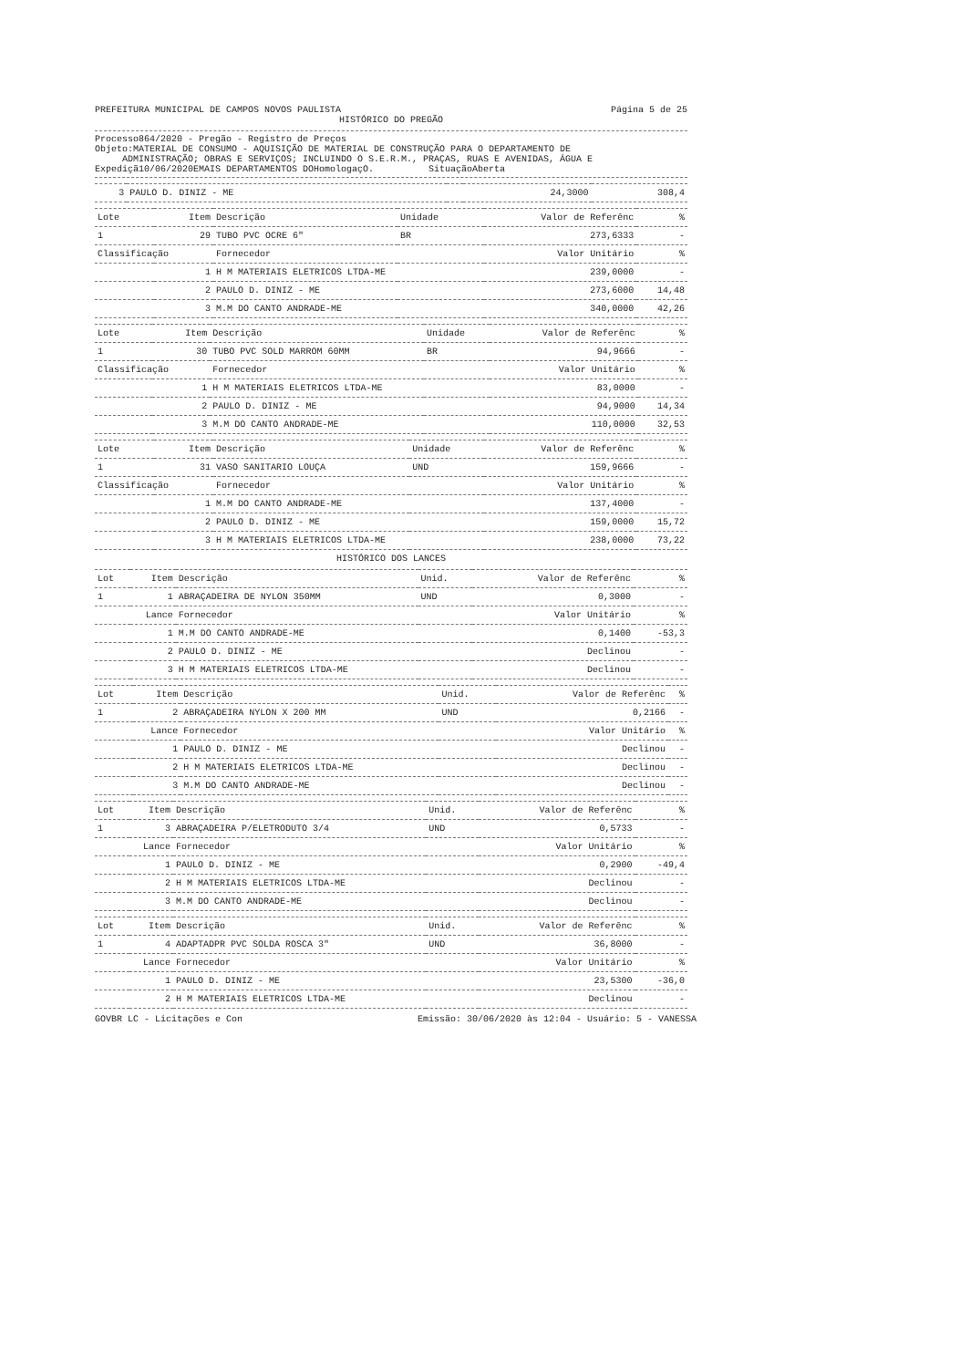PREFEITURA MUNICIPAL DE CAMPOS NOVOS PAULISTA Página 5 de 25
HISTÓRICO DO PREGÃO
Processo864/2020 - Pregão - Registro de Preços
Objeto:MATERIAL DE CONSUMO - AQUISIÇÃO DE MATERIAL DE CONSTRUÇÃO PARA O DEPARTAMENTO DE
ADMINISTRAÇÃO; OBRAS E SERVIÇOS; INCLUINDO O S.E.R.M., PRAÇAS, RUAS E AVENIDAS, ÁGUA E
Expediçã10/06/2020EMAIS DEPARTAMENTOS DOHomologaçO. SituaçãoAberta
| 3 | PAULO D. DINIZ - ME | | 24,3000 | 308,4 |
| Lote | Item | Descrição | Unidade | Valor de Referênc | % |
| --- | --- | --- | --- | --- | --- |
| 1 | 29 | TUBO PVC OCRE 6" | BR | 273,6333 | - |
| Classificação | | Fornecedor | | Valor Unitário | % |
| 1 | | H M MATERIAIS ELETRICOS LTDA-ME | | 239,0000 | - |
| 2 | | PAULO D. DINIZ - ME | | 273,6000 | 14,48 |
| 3 | | M.M DO CANTO ANDRADE-ME | | 340,0000 | 42,26 |
| Lote | Item | Descrição | Unidade | Valor de Referênc | % |
| --- | --- | --- | --- | --- | --- |
| 1 | 30 | TUBO PVC SOLD MARROM 60MM | BR | 94,9666 | - |
| Classificação | | Fornecedor | | Valor Unitário | % |
| 1 | | H M MATERIAIS ELETRICOS LTDA-ME | | 83,0000 | - |
| 2 | | PAULO D. DINIZ - ME | | 94,9000 | 14,34 |
| 3 | | M.M DO CANTO ANDRADE-ME | | 110,0000 | 32,53 |
| Lote | Item | Descrição | Unidade | Valor de Referênc | % |
| --- | --- | --- | --- | --- | --- |
| 1 | 31 | VASO SANITARIO LOUÇA | UND | 159,9666 | - |
| Classificação | | Fornecedor | | Valor Unitário | % |
| 1 | | M.M DO CANTO ANDRADE-ME | | 137,4000 | - |
| 2 | | PAULO D. DINIZ - ME | | 159,0000 | 15,72 |
| 3 | | H M MATERIAIS ELETRICOS LTDA-ME | | 238,0000 | 73,22 |
HISTÓRICO DOS LANCES
| Lot | Item | Descrição | Unid. | Valor de Referênc | % |
| --- | --- | --- | --- | --- | --- |
| 1 | 1 | ABRAÇADEIRA DE NYLON 350MM | UND | 0,3000 | - |
| Lance | | Fornecedor | | Valor Unitário | % |
| 1 | | M.M DO CANTO ANDRADE-ME | | 0,1400 | -53,3 |
| 2 | | PAULO D. DINIZ - ME | | Declinou | - |
| 3 | | H M MATERIAIS ELETRICOS LTDA-ME | | Declinou | - |
| Lot | Item | Descrição | Unid. | Valor de Referênc | % |
| --- | --- | --- | --- | --- | --- |
| 1 | 2 | ABRAÇADEIRA NYLON X 200 MM | UND | 0,2166 | - |
| Lance | | Fornecedor | | Valor Unitário | % |
| 1 | | PAULO D. DINIZ - ME | | Declinou | - |
| 2 | | H M MATERIAIS ELETRICOS LTDA-ME | | Declinou | - |
| 3 | | M.M DO CANTO ANDRADE-ME | | Declinou | - |
| Lot | Item | Descrição | Unid. | Valor de Referênc | % |
| --- | --- | --- | --- | --- | --- |
| 1 | 3 | ABRAÇADEIRA P/ELETRODUTO 3/4 | UND | 0,5733 | - |
| Lance | | Fornecedor | | Valor Unitário | % |
| 1 | | PAULO D. DINIZ - ME | | 0,2900 | -49,4 |
| 2 | | H M MATERIAIS ELETRICOS LTDA-ME | | Declinou | - |
| 3 | | M.M DO CANTO ANDRADE-ME | | Declinou | - |
| Lot | Item | Descrição | Unid. | Valor de Referênc | % |
| --- | --- | --- | --- | --- | --- |
| 1 | 4 | ADAPTADPR PVC SOLDA ROSCA 3" | UND | 36,8000 | - |
| Lance | | Fornecedor | | Valor Unitário | % |
| 1 | | PAULO D. DINIZ - ME | | 23,5300 | -36,0 |
| 2 | | H M MATERIAIS ELETRICOS LTDA-ME | | Declinou | - |
GOVBR LC - Licitações e Con Emissão: 30/06/2020 às 12:04 - Usuário: 5 - VANESSA